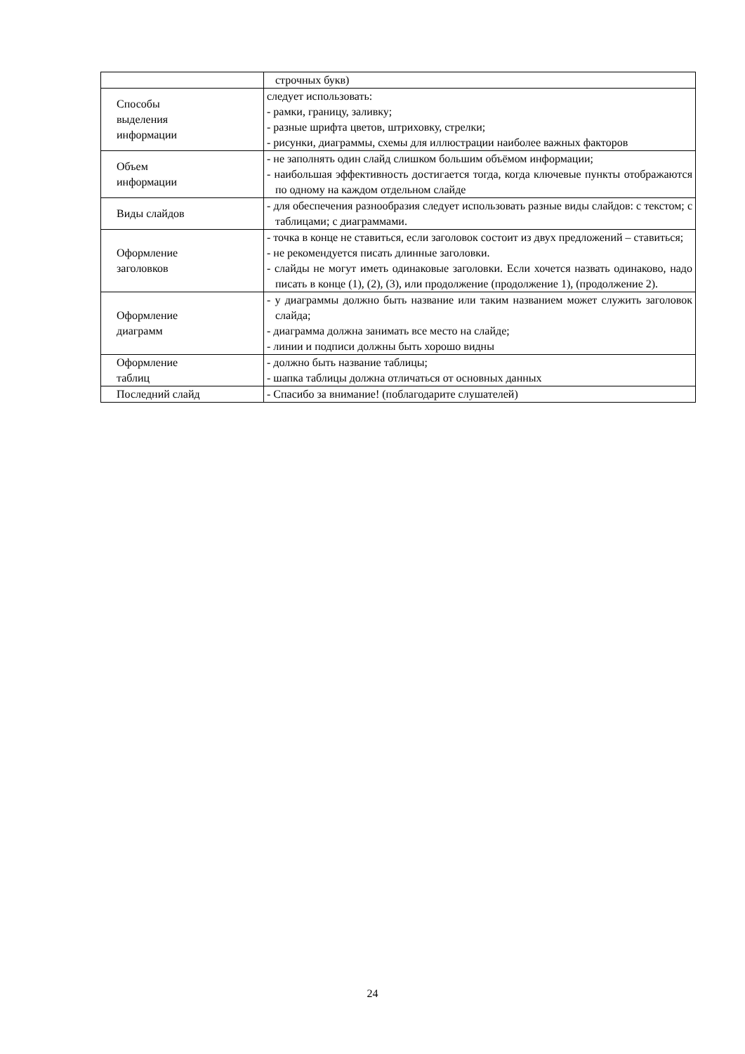| | строчных букв) |
| Способы выделения информации | следует использовать: - рамки, границу, заливку; - разные шрифта цветов, штриховку, стрелки; - рисунки, диаграммы, схемы для иллюстрации наиболее важных факторов |
| Объем информации | - не заполнять один слайд слишком большим объёмом информации; - наибольшая эффективность достигается тогда, когда ключевые пункты отображаются по одному на каждом отдельном слайде |
| Виды слайдов | - для обеспечения разнообразия следует использовать разные виды слайдов: с текстом; с таблицами; с диаграммами. |
| Оформление заголовков | - точка в конце не ставиться, если заголовок состоит из двух предложений – ставиться; - не рекомендуется писать длинные заголовки. - слайды не могут иметь одинаковые заголовки. Если хочется назвать одинаково, надо писать в конце (1), (2), (3), или продолжение (продолжение 1), (продолжение 2). |
| Оформление диаграмм | - у диаграммы должно быть название или таким названием может служить заголовок слайда; - диаграмма должна занимать все место на слайде; - линии и подписи должны быть хорошо видны |
| Оформление таблиц | - должно быть название таблицы; - шапка таблицы должна отличаться от основных данных |
| Последний слайд | - Спасибо за внимание! (поблагодарите слушателей) |
24